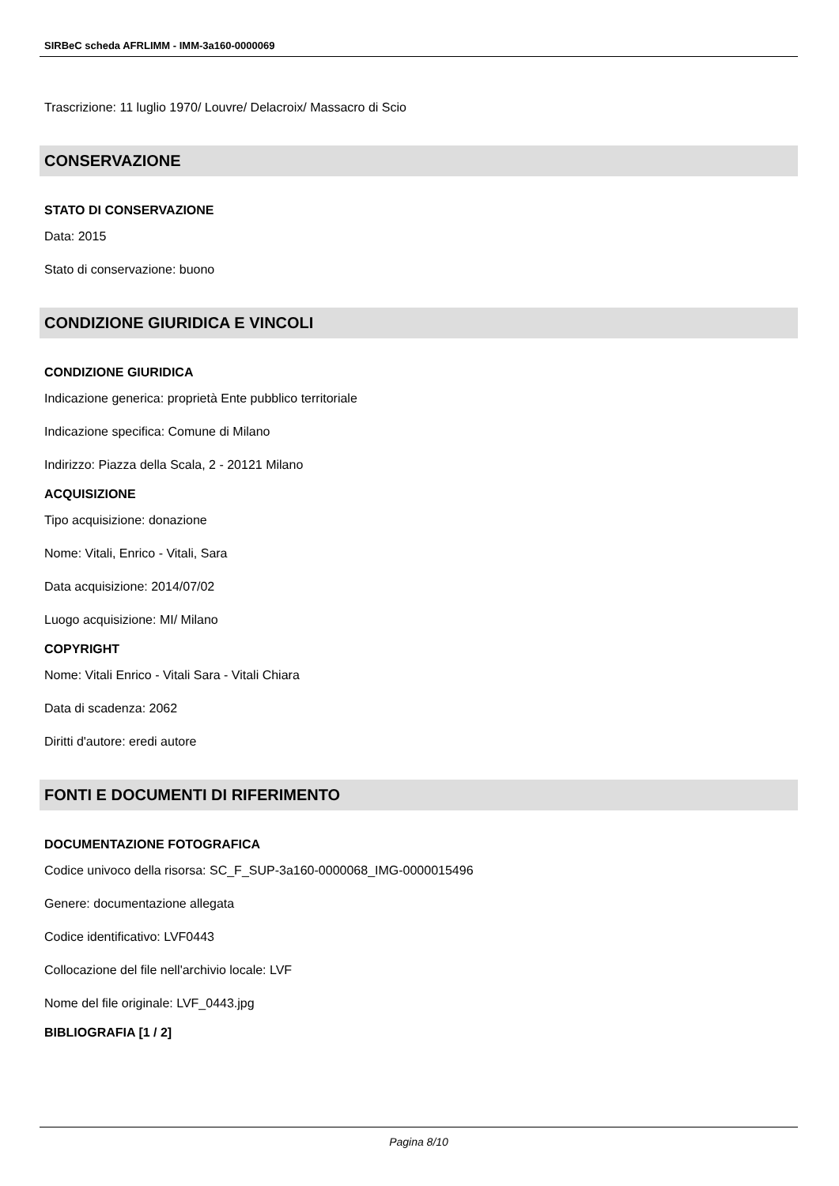SIRBeC scheda AFRLIMM - IMM-3a160-0000069
Trascrizione: 11 luglio 1970/ Louvre/ Delacroix/ Massacro di Scio
CONSERVAZIONE
STATO DI CONSERVAZIONE
Data: 2015
Stato di conservazione: buono
CONDIZIONE GIURIDICA E VINCOLI
CONDIZIONE GIURIDICA
Indicazione generica: proprietà Ente pubblico territoriale
Indicazione specifica: Comune di Milano
Indirizzo: Piazza della Scala, 2 - 20121 Milano
ACQUISIZIONE
Tipo acquisizione: donazione
Nome: Vitali, Enrico - Vitali, Sara
Data acquisizione: 2014/07/02
Luogo acquisizione: MI/ Milano
COPYRIGHT
Nome: Vitali Enrico - Vitali Sara - Vitali Chiara
Data di scadenza: 2062
Diritti d'autore: eredi autore
FONTI E DOCUMENTI DI RIFERIMENTO
DOCUMENTAZIONE FOTOGRAFICA
Codice univoco della risorsa: SC_F_SUP-3a160-0000068_IMG-0000015496
Genere: documentazione allegata
Codice identificativo: LVF0443
Collocazione del file nell'archivio locale: LVF
Nome del file originale: LVF_0443.jpg
BIBLIOGRAFIA [1 / 2]
Pagina 8/10